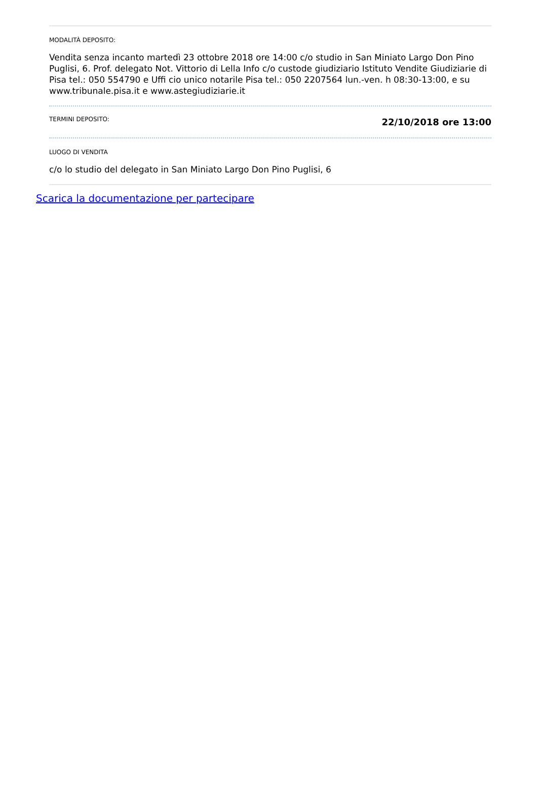MODALITÀ DEPOSITO:
Vendita senza incanto martedì 23 ottobre 2018 ore 14:00 c/o studio in San Miniato Largo Don Pino Puglisi, 6. Prof. delegato Not. Vittorio di Lella Info c/o custode giudiziario Istituto Vendite Giudiziarie di Pisa tel.: 050 554790 e Uffi cio unico notarile Pisa tel.: 050 2207564 lun.-ven. h 08:30-13:00, e su www.tribunale.pisa.it e www.astegiudiziarie.it
TERMINI DEPOSITO:
22/10/2018 ore 13:00
LUOGO DI VENDITA
c/o lo studio del delegato in San Miniato Largo Don Pino Puglisi, 6
Scarica la documentazione per partecipare